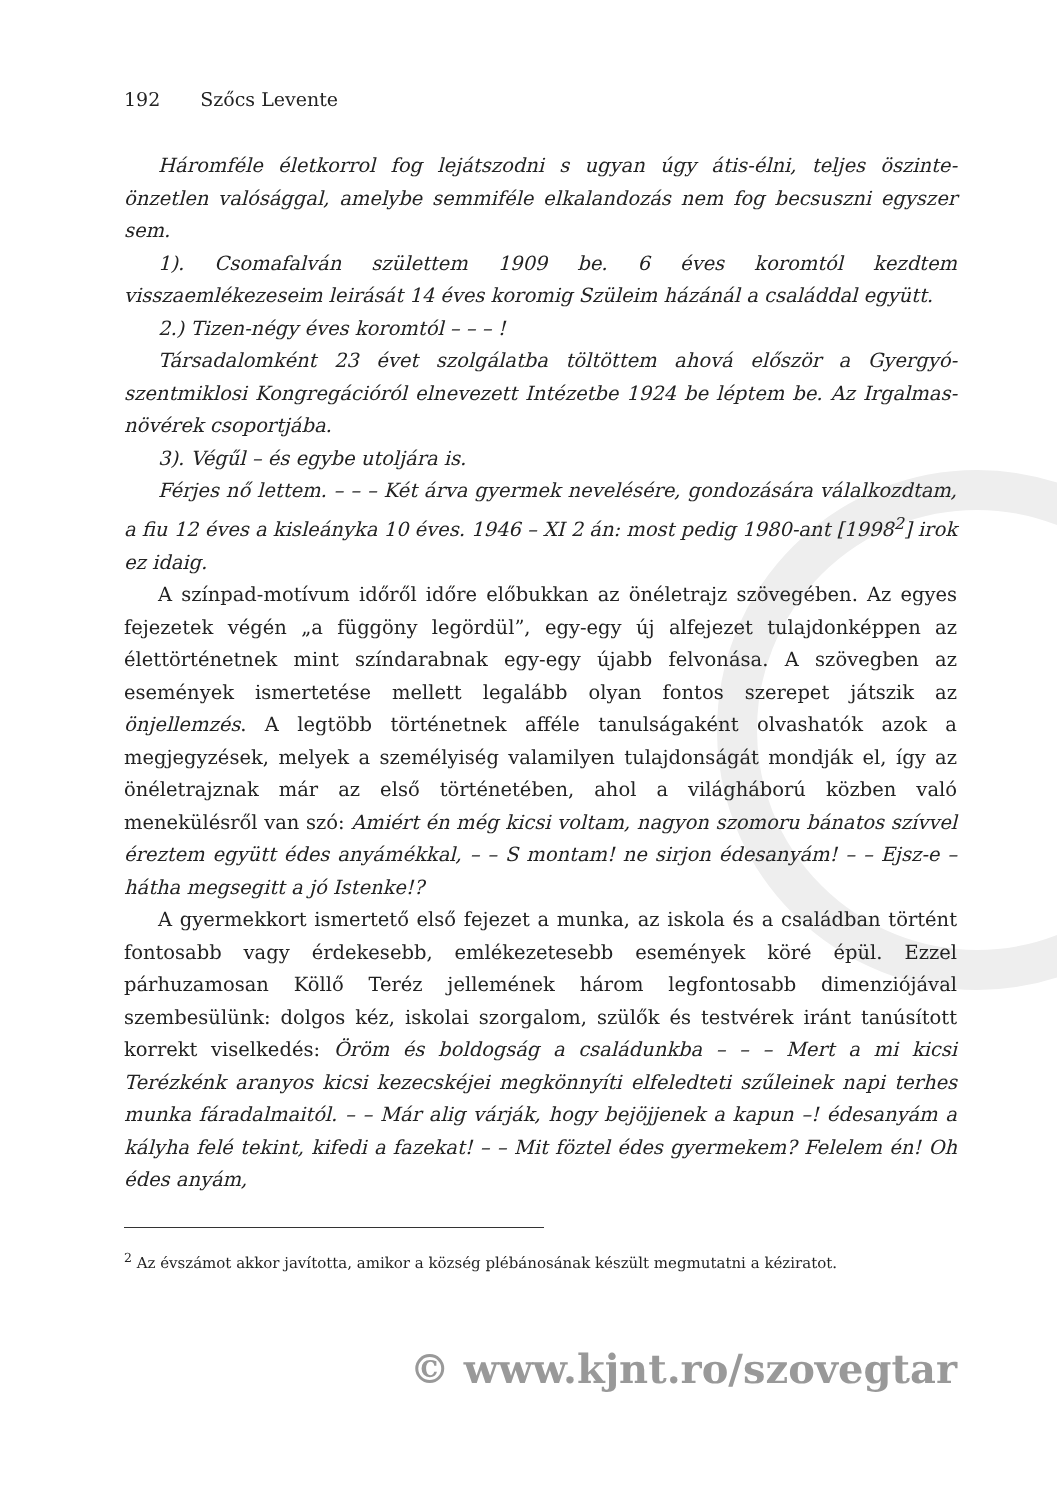192 Szőcs Levente
Háromféle életkorrol fog lejátszodni s ugyan úgy átis-élni, teljes öszinte-önzetlen valósággal, amelybe semmiféle elkalandozás nem fog becsuszni egyszer sem.
1). Csomafalván születtem 1909 be. 6 éves koromtól kezdtem visszaemlékezeseim leirását 14 éves koromig Szüleim házánál a családdal együtt.
2.) Tizen-négy éves koromtól – – – !
Társadalomként 23 évet szolgálatba töltöttem ahová először a Gyergyó-szentmiklosi Kongregációról elnevezett Intézetbe 1924 be léptem be. Az Irgalmas-növérek csoportjába.
3). Végűl – és egybe utoljára is.
Férjes nő lettem. – – – Két árva gyermek nevelésére, gondozására válalkozdtam, a fiu 12 éves a kisleányka 10 éves. 1946 – XI 2 án: most pedig 1980-ant [1998<sup>2</sup>] irok ez idaig.
A színpad-motívum időről időre előbukkan az önéletrajz szövegében. Az egyes fejezetek végén „a függöny legördül”, egy-egy új alfejezet tulajdonképpen az élettörténetnek mint színdarabnak egy-egy újabb felvonása. A szövegben az események ismertetése mellett legalább olyan fontos szerepet játszik az önjellemzés. A legtöbb történetnek afféle tanulságaként olvashatók azok a megjegyzések, melyek a személyiség valamilyen tulajdonságát mondják el, így az önéletrajznak már az első történetében, ahol a világháború közben való menekülésről van szó: Amiért én még kicsi voltam, nagyon szomoru bánatos szívvel éreztem együtt édes anyámékkal, – – S montam! ne sirjon édesanyám! – – Ejsz-e – hátha megsegitt a jó Istenke!?
A gyermekkort ismertető első fejezet a munka, az iskola és a családban történt fontosabb vagy érdekesebb, emlékezetesebb események köré épül. Ezzel párhuzamosan Köllő Teréz jellemének három legfontosabb dimenziójával szembesülünk: dolgos kéz, iskolai szorgalom, szülők és testvérek iránt tanúsított korrekt viselkedés: Öröm és boldogság a családunkba – – – Mert a mi kicsi Terézkénk aranyos kicsi kezecskéjei megkönnyíti elfeledteti szűleinek napi terhes munka fáradalmaitól. – – Már alig várják, hogy bejöjjenek a kapun –! édesanyám a kályha felé tekint, kifedi a fazekat! – – Mit föztel édes gyermekem? Felelem én! Oh édes anyám,
<sup>2</sup> Az évszámot akkor javította, amikor a község plébánosának készült megmutatni a kéziratot.
© www.kjnt.ro/szovegtar